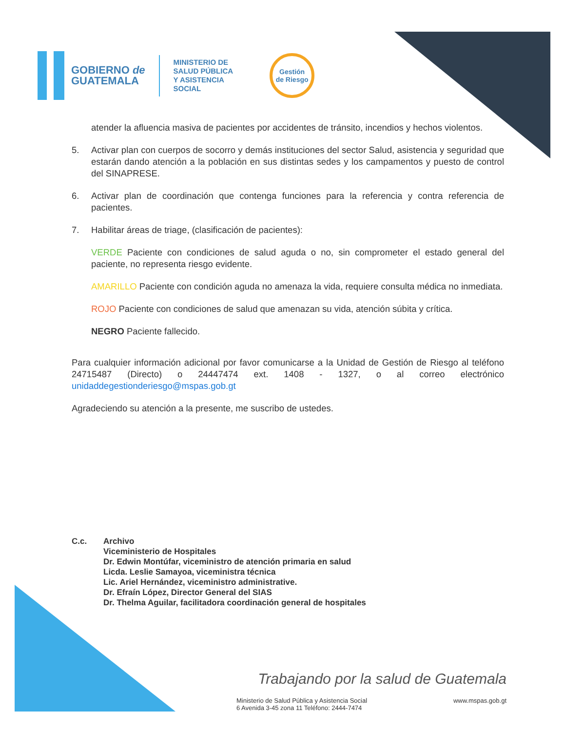GOBIERNO de
GUATEMALA
MINISTERIO DE
SALUD PÚBLICA
Y ASISTENCIA
SOCIAL
Gestión
de Riesgo
atender la afluencia masiva de pacientes por accidentes de tránsito, incendios y hechos violentos.
5. Activar plan con cuerpos de socorro y demás instituciones del sector Salud, asistencia y seguridad que estarán dando atención a la población en sus distintas sedes y los campamentos y puesto de control del SINAPRESE.
6. Activar plan de coordinación que contenga funciones para la referencia y contra referencia de pacientes.
7. Habilitar áreas de triage, (clasificación de pacientes):
VERDE Paciente con condiciones de salud aguda o no, sin comprometer el estado general del paciente, no representa riesgo evidente.
AMARILLO Paciente con condición aguda no amenaza la vida, requiere consulta médica no inmediata.
ROJO Paciente con condiciones de salud que amenazan su vida, atención súbita y crítica.
NEGRO Paciente fallecido.
Para cualquier información adicional por favor comunicarse a la Unidad de Gestión de Riesgo al teléfono 24715487 (Directo) o 24447474 ext. 1408 - 1327, o al correo electrónico unidaddegestionderiesgo@mspas.gob.gt
Agradeciendo su atención a la presente, me suscribo de ustedes.
C.c. Archivo
Viceministerio de Hospitales
Dr. Edwin Montúfar, viceministro de atención primaria en salud
Licda. Leslie Samayoa, viceministra técnica
Lic. Ariel Hernández, viceministro administrative.
Dr. Efraín López, Director General del SIAS
Dr. Thelma Aguilar, facilitadora coordinación general de hospitales
Trabajando por la salud de Guatemala
Ministerio de Salud Pública y Asistencia Social
6 Avenida 3-45 zona 11 Teléfono: 2444-7474 www.mspas.gob.gt